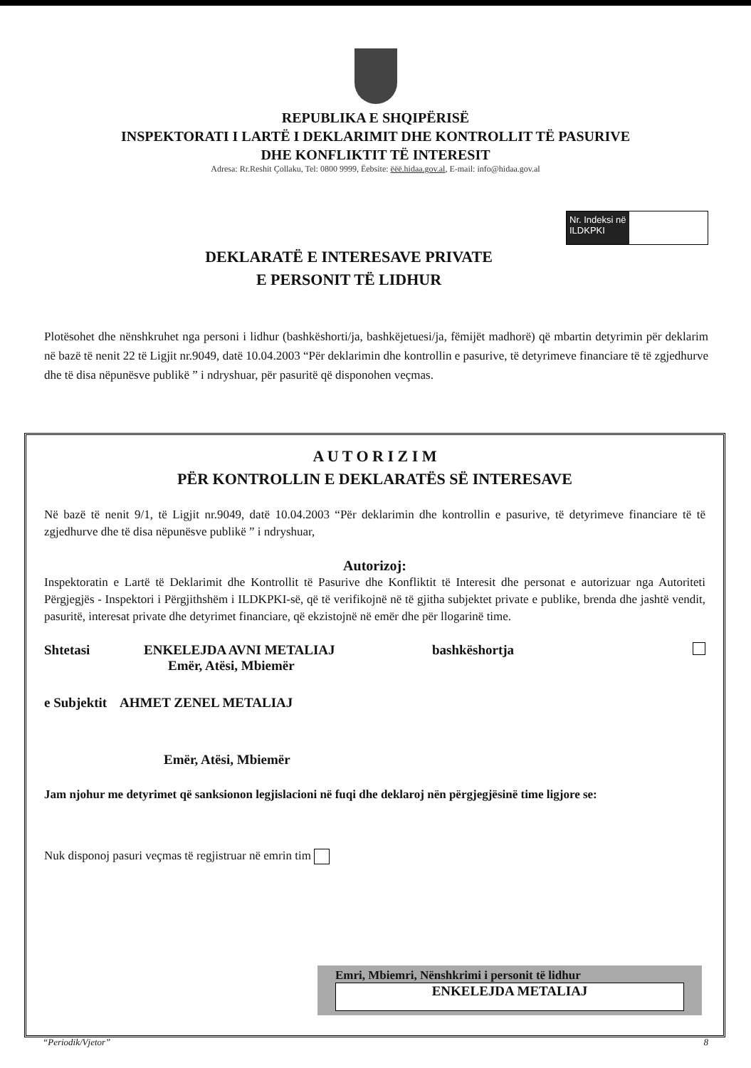REPUBLIKA E SHQIPËRISË
INSPEKTORATI I LARTË I DEKLARIMIT DHE KONTROLLIT TË PASURIVE
DHE KONFLIKTIT TË INTERESIT
Adresa: Rr.Reshit Çollaku, Tel: 0800 9999, Ëebsite: ëëë.hidaa.gov.al, E-mail: info@hidaa.gov.al
Nr. Indeksi në ILDKPKI
DEKLARATË E INTERESAVE PRIVATE
E PERSONIT TË LIDHUR
Plotësohet dhe nënshkruhet nga personi i lidhur (bashkëshorti/ja, bashkëjetuesi/ja, fëmijët madhorë) që mbartin detyrimin për deklarim në bazë të nenit 22 të Ligjit nr.9049, datë 10.04.2003 “Për deklarimin dhe kontrollin e pasurive, të detyrimeve financiare të të zgjedhurve dhe të disa nëpunësve publikë ” i ndryshuar, për pasuritë që disponohen veçmas.
A U T O R I Z I M
PËR KONTROLLIN E DEKLARATËS SË INTERESAVE
Në bazë të nenit 9/1, të Ligjit nr.9049, datë 10.04.2003 “Për deklarimin dhe kontrollin e pasurive, të detyrimeve financiare të të zgjedhurve dhe të disa nëpunësve publikë ” i ndryshuar,
Autorizoj:
Inspektoratin e Lartë të Deklarimit dhe Kontrollit të Pasurive dhe Konfliktit të Interesit dhe personat e autorizuar nga Autoriteti Përgjegjës - Inspektori i Përgjithshëm i ILDKPKI-së, që të verifikojnë në të gjitha subjektet private e publike, brenda dhe jashtë vendit, pasuritë, interesat private dhe detyrimet financiare, që ekzistojnë në emër dhe për llogarinë time.
Shtetasi ENKELEJDA AVNI METALIAJ
Emër, Atësi, Mbiemër bashkëshortja
e Subjektit AHMET ZENEL METALIAJ
Emër, Atësi, Mbiemër
Jam njohur me detyrimet që sanksionon legjislacioni në fuqi dhe deklaroj nën përgjegjësinë time ligjore se:
Nuk disponoj pasuri veçmas të regjistruar në emrin tim
Emri, Mbiemri, Nënshkrimi i personit të lidhur
ENKELEJDA METALIAJ
“Periodik/Vjetor” 8